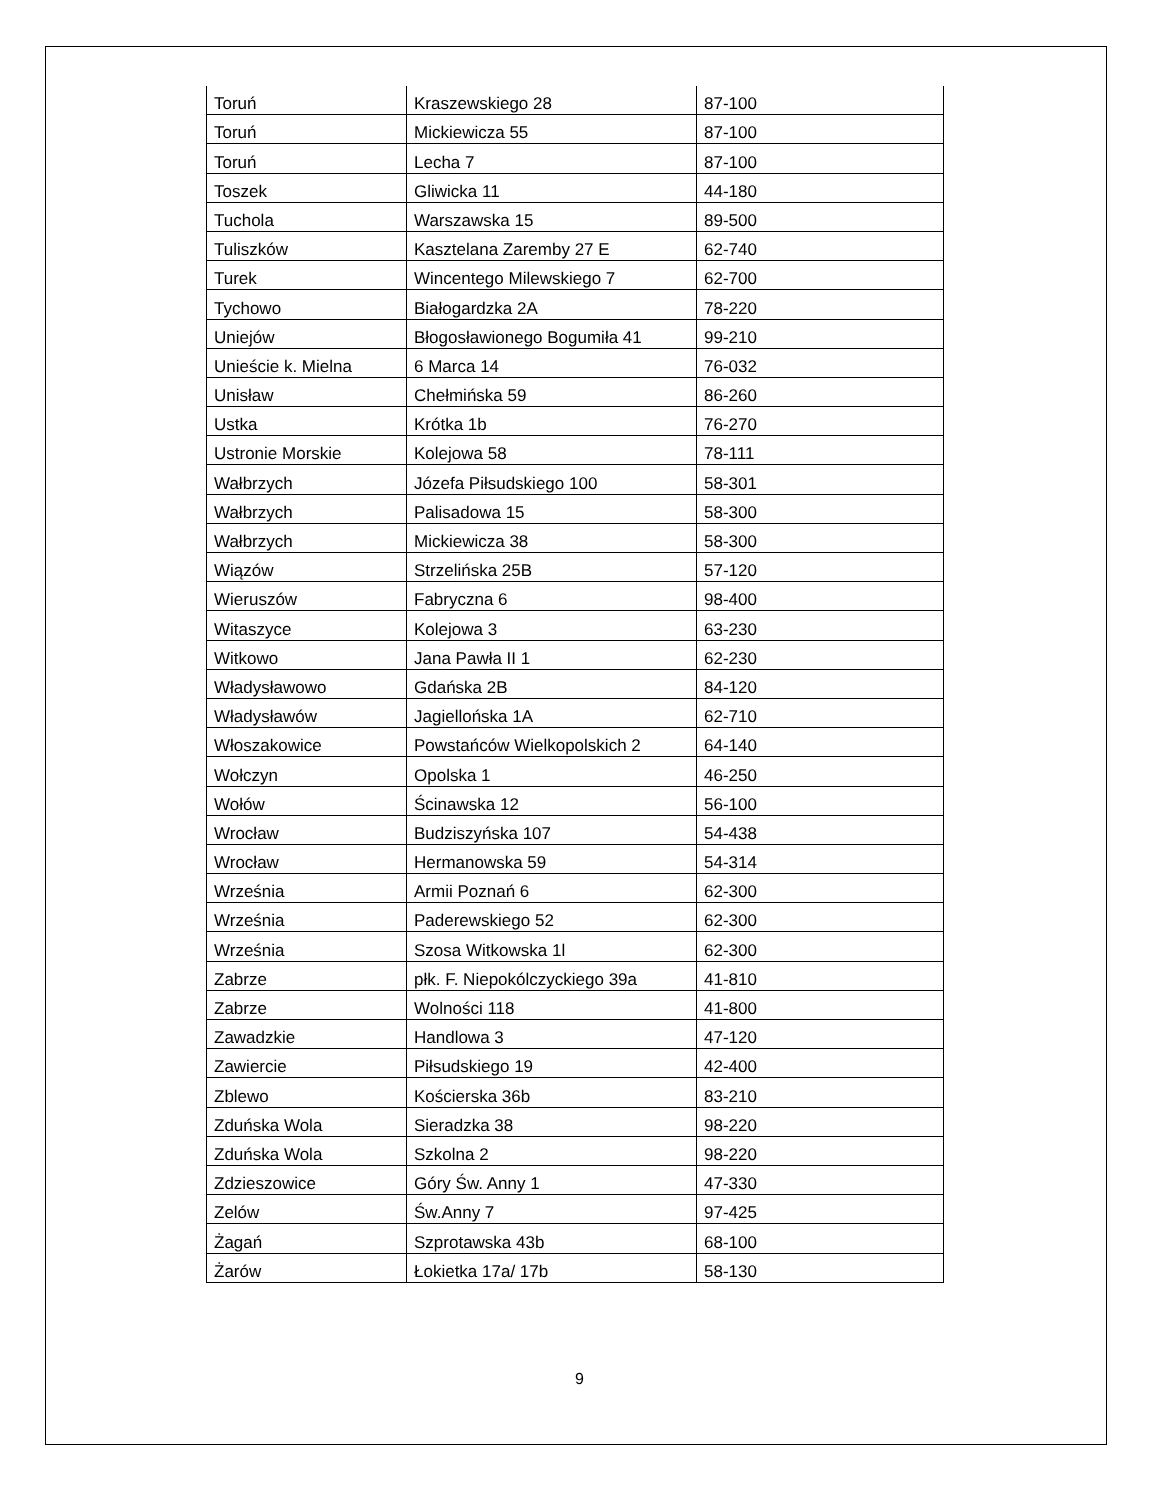| Toruń | Kraszewskiego 28 | 87-100 |
| Toruń | Mickiewicza 55 | 87-100 |
| Toruń | Lecha 7 | 87-100 |
| Toszek | Gliwicka 11 | 44-180 |
| Tuchola | Warszawska 15 | 89-500 |
| Tuliszków | Kasztelana Zaremby 27 E | 62-740 |
| Turek | Wincentego Milewskiego 7 | 62-700 |
| Tychowo | Białogardzka 2A | 78-220 |
| Uniejów | Błogosławionego Bogumiła 41 | 99-210 |
| Unieście k. Mielna | 6 Marca 14 | 76-032 |
| Unisław | Chełmińska 59 | 86-260 |
| Ustka | Krótka 1b | 76-270 |
| Ustronie Morskie | Kolejowa 58 | 78-111 |
| Wałbrzych | Józefa Piłsudskiego 100 | 58-301 |
| Wałbrzych | Palisadowa 15 | 58-300 |
| Wałbrzych | Mickiewicza 38 | 58-300 |
| Wiązów | Strzelińska 25B | 57-120 |
| Wieruszów | Fabryczna 6 | 98-400 |
| Witaszyce | Kolejowa 3 | 63-230 |
| Witkowo | Jana Pawła II 1 | 62-230 |
| Władysławowo | Gdańska 2B | 84-120 |
| Władysławów | Jagiellońska 1A | 62-710 |
| Włoszakowice | Powstańców Wielkopolskich 2 | 64-140 |
| Wołczyn | Opolska 1 | 46-250 |
| Wołów | Ścinawska 12 | 56-100 |
| Wrocław | Budziszyńska 107 | 54-438 |
| Wrocław | Hermanowska 59 | 54-314 |
| Września | Armii Poznań 6 | 62-300 |
| Września | Paderewskiego 52 | 62-300 |
| Września | Szosa Witkowska 1l | 62-300 |
| Zabrze | płk. F. Niepokólczyckiego 39a | 41-810 |
| Zabrze | Wolności 118 | 41-800 |
| Zawadzkie | Handlowa 3 | 47-120 |
| Zawiercie | Piłsudskiego 19 | 42-400 |
| Zblewo | Kościerska 36b | 83-210 |
| Zduńska Wola | Sieradzka 38 | 98-220 |
| Zduńska Wola | Szkolna 2 | 98-220 |
| Zdzieszowice | Góry Św. Anny 1 | 47-330 |
| Zelów | Św.Anny 7 | 97-425 |
| Żagań | Szprotawska 43b | 68-100 |
| Żarów | Łokietka 17a/ 17b | 58-130 |
9